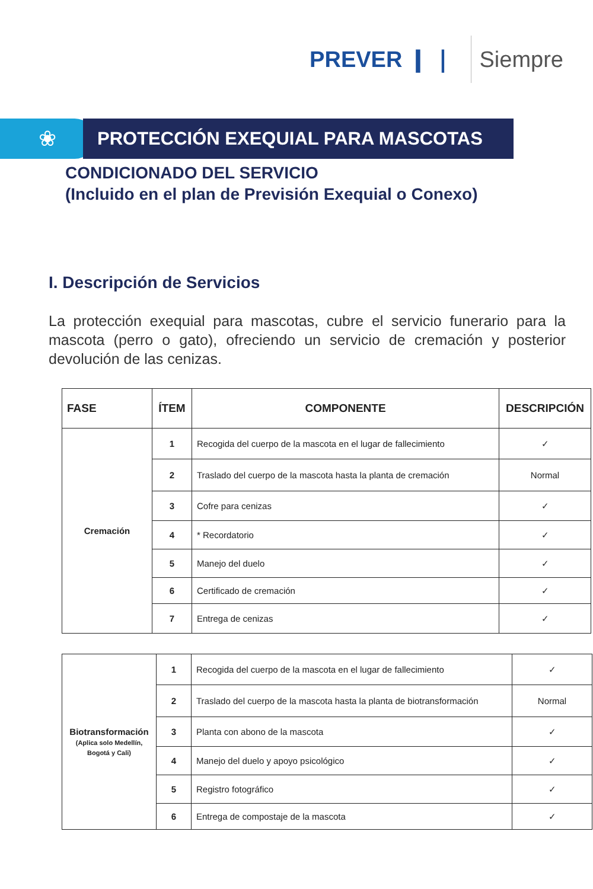PREVER ❙ ❘ Siempre
❀
PROTECCIÓN EXEQUIAL PARA MASCOTAS
CONDICIONADO DEL SERVICIO
(Incluido en el plan de Previsión Exequial o Conexo)
I. Descripción de Servicios
La protección exequial para mascotas, cubre el servicio funerario para la mascota (perro o gato), ofreciendo un servicio de cremación y posterior devolución de las cenizas.
| FASE | ÍTEM | COMPONENTE | DESCRIPCIÓN |
| --- | --- | --- | --- |
| Cremación | 1 | Recogida del cuerpo de la mascota en el lugar de fallecimiento | ✓ |
| | 2 | Traslado del cuerpo de la mascota hasta la planta de cremación | Normal |
| | 3 | Cofre para cenizas | ✓ |
| | 4 | * Recordatorio | ✓ |
| | 5 | Manejo del duelo | ✓ |
| | 6 | Certificado de cremación | ✓ |
| | 7 | Entrega de cenizas | ✓ |
| Biotransformación (Aplica solo Medellín, Bogotá y Cali) | 1 | Recogida del cuerpo de la mascota en el lugar de fallecimiento | ✓ |
| | 2 | Traslado del cuerpo de la mascota hasta la planta de biotransformación | Normal |
| | 3 | Planta con abono de la mascota | ✓ |
| | 4 | Manejo del duelo y apoyo psicológico | ✓ |
| | 5 | Registro fotográfico | ✓ |
| | 6 | Entrega de compostaje de la mascota | ✓ |